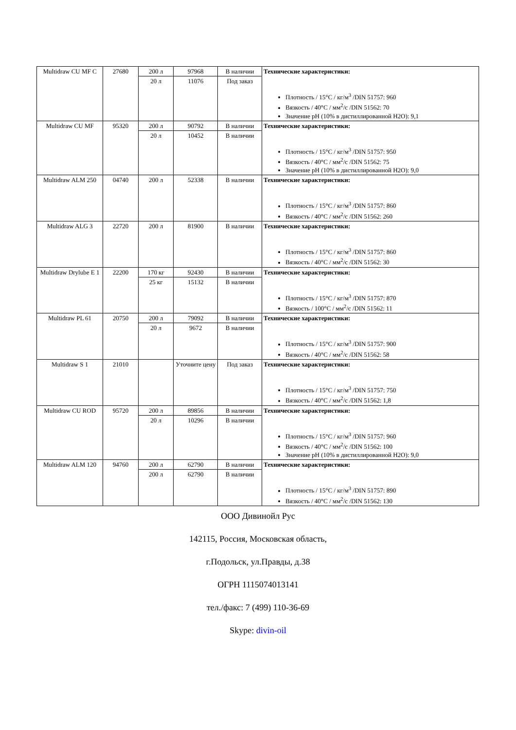| Multidraw CU MF C | 27680 | 200 л | 97968 | В наличии | Технические характеристики: Плотность / 15°C / кг/м<sup>3</sup> /DIN 51757: 960 Вязкость / 40°C / мм<sup>2</sup>/с /DIN 51562: 70 Значение pH (10% в дистиллированной H2O): 9,1 |
| | | 20 л | 11076 | Под заказ | |
| Multidraw CU MF | 95320 | 200 л | 90792 | В наличии | Технические характеристики: Плотность / 15°C / кг/м<sup>3</sup> /DIN 51757: 950 Вязкость / 40°C / мм<sup>2</sup>/с /DIN 51562: 75 Значение pH (10% в дистиллированной H2O): 9,0 |
| | | 20 л | 10452 | В наличии | |
| Multidraw ALM 250 | 04740 | 200 л | 52338 | В наличии | Технические характеристики: Плотность / 15°C / кг/м<sup>3</sup> /DIN 51757: 860 Вязкость / 40°C / мм<sup>2</sup>/с /DIN 51562: 260 |
| Multidraw ALG 3 | 22720 | 200 л | 81900 | В наличии | Технические характеристики: Плотность / 15°C / кг/м<sup>3</sup> /DIN 51757: 860 Вязкость / 40°C / мм<sup>2</sup>/с /DIN 51562: 30 |
| Multidraw Drylube E 1 | 22200 | 170 кг | 92430 | В наличии | Технические характеристики: Плотность / 15°C / кг/м<sup>3</sup> /DIN 51757: 870 Вязкость / 100°C / мм<sup>2</sup>/с /DIN 51562: 11 |
| | | 25 кг | 15132 | В наличии | |
| Multidraw PL 61 | 20750 | 200 л | 79092 | В наличии | Технические характеристики: Плотность / 15°C / кг/м<sup>3</sup> /DIN 51757: 900 Вязкость / 40°C / мм<sup>2</sup>/с /DIN 51562: 58 |
| | | 20 л | 9672 | В наличии | |
| Multidraw S 1 | 21010 | | Уточните цену | Под заказ | Технические характеристики: Плотность / 15°C / кг/м<sup>3</sup> /DIN 51757: 750 Вязкость / 40°C / мм<sup>2</sup>/с /DIN 51562: 1,8 |
| Multidraw CU ROD | 95720 | 200 л | 89856 | В наличии | Технические характеристики: Плотность / 15°C / кг/м<sup>3</sup> /DIN 51757: 960 Вязкость / 40°C / мм<sup>2</sup>/с /DIN 51562: 100 Значение pH (10% в дистиллированной H2O): 9,0 |
| | | 20 л | 10296 | В наличии | |
| Multidraw ALM 120 | 94760 | 200 л | 62790 | В наличии | Технические характеристики: Плотность / 15°C / кг/м<sup>3</sup> /DIN 51757: 890 Вязкость / 40°C / мм<sup>2</sup>/с /DIN 51562: 130 |
| | | 200 л | 62790 | В наличии | |
ООО Дивинойл Рус
142115, Россия, Московская область,
г.Подольск, ул.Правды, д.38
ОГРН 1115074013141
тел./факс: 7 (499) 110-36-69
Skype: divin-oil